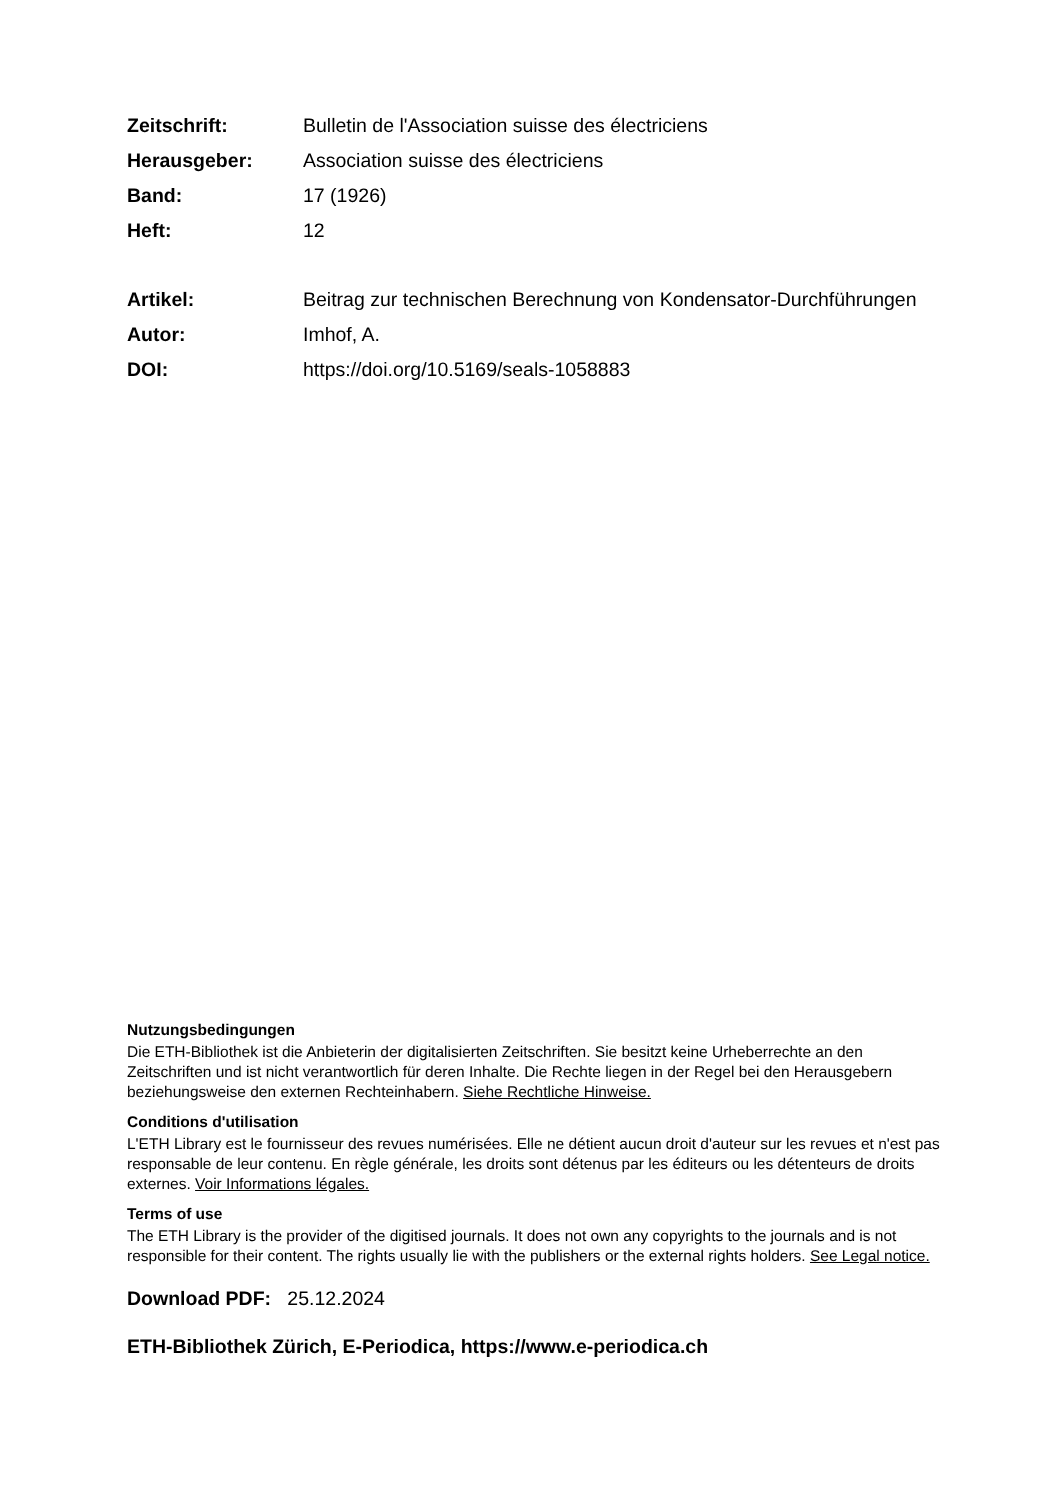Zeitschrift: Bulletin de l'Association suisse des électriciens
Herausgeber: Association suisse des électriciens
Band: 17 (1926)
Heft: 12
Artikel: Beitrag zur technischen Berechnung von Kondensator-Durchführungen
Autor: Imhof, A.
DOI: https://doi.org/10.5169/seals-1058883
Nutzungsbedingungen
Die ETH-Bibliothek ist die Anbieterin der digitalisierten Zeitschriften. Sie besitzt keine Urheberrechte an den Zeitschriften und ist nicht verantwortlich für deren Inhalte. Die Rechte liegen in der Regel bei den Herausgebern beziehungsweise den externen Rechteinhabern. Siehe Rechtliche Hinweise.
Conditions d'utilisation
L'ETH Library est le fournisseur des revues numérisées. Elle ne détient aucun droit d'auteur sur les revues et n'est pas responsable de leur contenu. En règle générale, les droits sont détenus par les éditeurs ou les détenteurs de droits externes. Voir Informations légales.
Terms of use
The ETH Library is the provider of the digitised journals. It does not own any copyrights to the journals and is not responsible for their content. The rights usually lie with the publishers or the external rights holders. See Legal notice.
Download PDF: 25.12.2024
ETH-Bibliothek Zürich, E-Periodica, https://www.e-periodica.ch